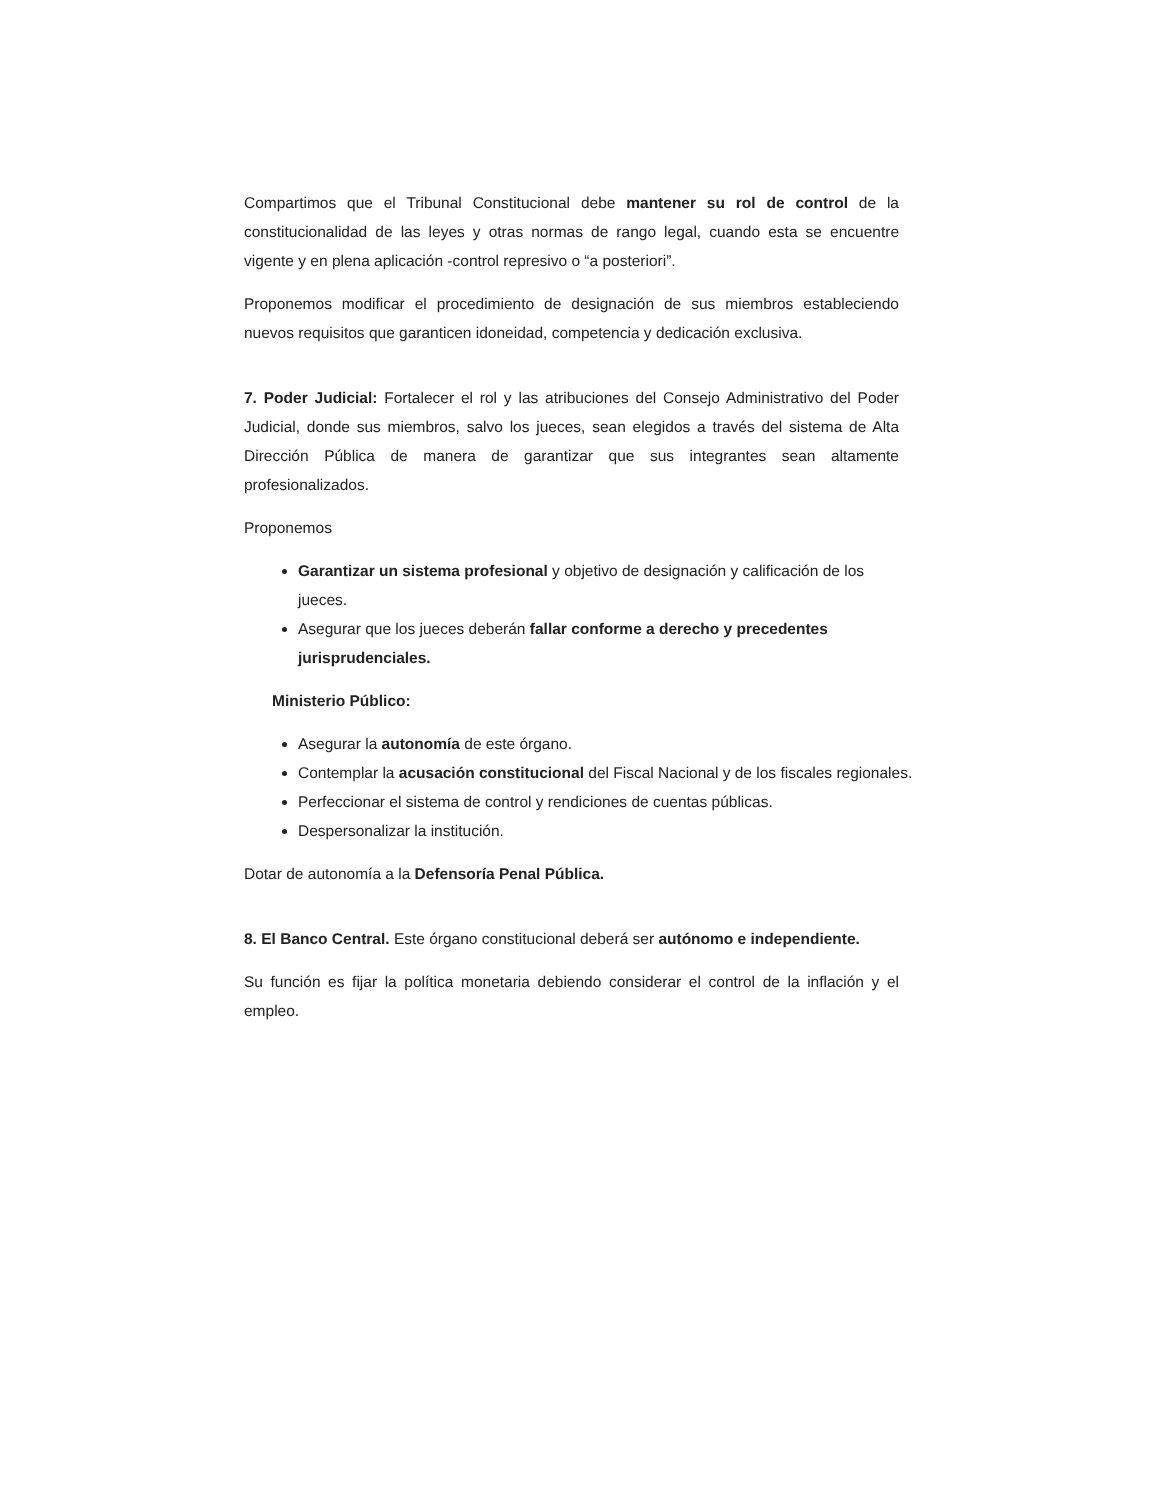Compartimos que el Tribunal Constitucional debe mantener su rol de control de la constitucionalidad de las leyes y otras normas de rango legal, cuando esta se encuentre vigente y en plena aplicación -control represivo o “a posteriori”.
Proponemos modificar el procedimiento de designación de sus miembros estableciendo nuevos requisitos que garanticen idoneidad, competencia y dedicación exclusiva.
7. Poder Judicial: Fortalecer el rol y las atribuciones del Consejo Administrativo del Poder Judicial, donde sus miembros, salvo los jueces, sean elegidos a través del sistema de Alta Dirección Pública de manera de garantizar que sus integrantes sean altamente profesionalizados.
Proponemos
Garantizar un sistema profesional y objetivo de designación y calificación de los jueces.
Asegurar que los jueces deberán fallar conforme a derecho y precedentes jurisprudenciales.
Ministerio Público:
Asegurar la autonomía de este órgano.
Contemplar la acusación constitucional del Fiscal Nacional y de los fiscales regionales.
Perfeccionar el sistema de control y rendiciones de cuentas públicas.
Despersonalizar la institución.
Dotar de autonomía a la Defensoría Penal Pública.
8. El Banco Central. Este órgano constitucional deberá ser autónomo e independiente.
Su función es fijar la política monetaria debiendo considerar el control de la inflación y el empleo.